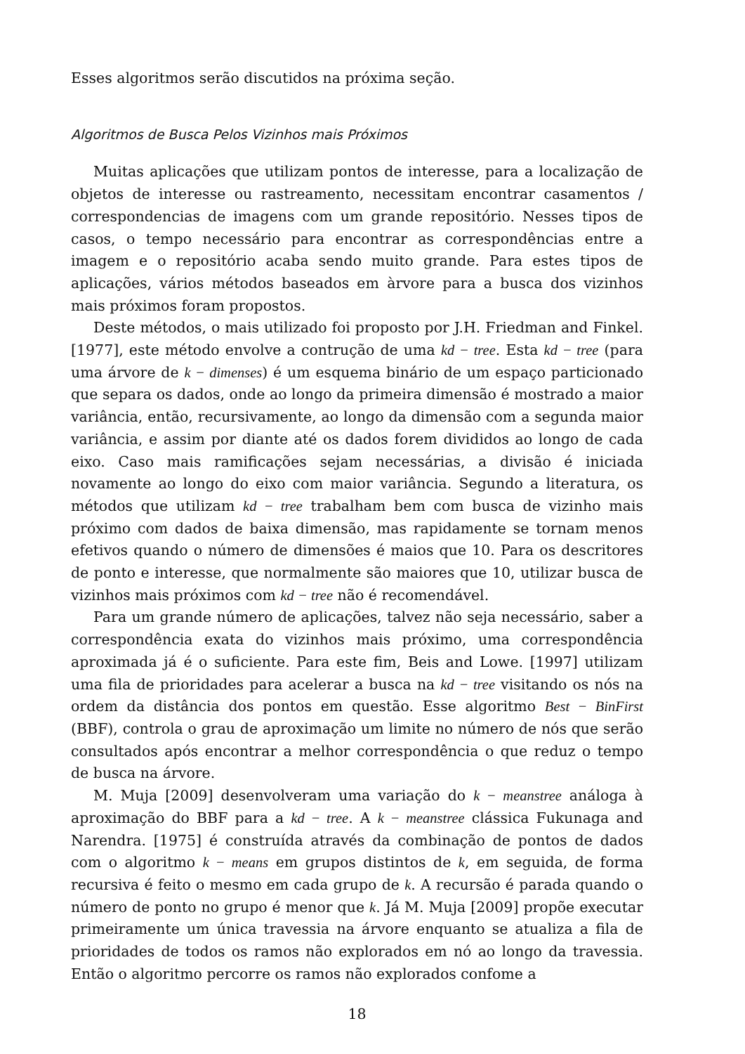Esses algoritmos serão discutidos na próxima seção.
Algoritmos de Busca Pelos Vizinhos mais Próximos
Muitas aplicações que utilizam pontos de interesse, para a localização de objetos de interesse ou rastreamento, necessitam encontrar casamentos / correspondencias de imagens com um grande repositório. Nesses tipos de casos, o tempo necessário para encontrar as correspondências entre a imagem e o repositório acaba sendo muito grande. Para estes tipos de aplicações, vários métodos baseados em àrvore para a busca dos vizinhos mais próximos foram propostos.
Deste métodos, o mais utilizado foi proposto por J.H. Friedman and Finkel. [1977], este método envolve a contrução de uma kd − tree. Esta kd − tree (para uma árvore de k − dimenses) é um esquema binário de um espaço particionado que separa os dados, onde ao longo da primeira dimensão é mostrado a maior variância, então, recursivamente, ao longo da dimensão com a segunda maior variância, e assim por diante até os dados forem divididos ao longo de cada eixo. Caso mais ramificações sejam necessárias, a divisão é iniciada novamente ao longo do eixo com maior variância. Segundo a literatura, os métodos que utilizam kd − tree trabalham bem com busca de vizinho mais próximo com dados de baixa dimensão, mas rapidamente se tornam menos efetivos quando o número de dimensões é maios que 10. Para os descritores de ponto e interesse, que normalmente são maiores que 10, utilizar busca de vizinhos mais próximos com kd − tree não é recomendável.
Para um grande número de aplicações, talvez não seja necessário, saber a correspondência exata do vizinhos mais próximo, uma correspondência aproximada já é o suficiente. Para este fim, Beis and Lowe. [1997] utilizam uma fila de prioridades para acelerar a busca na kd − tree visitando os nós na ordem da distância dos pontos em questão. Esse algoritmo Best − BinFirst (BBF), controla o grau de aproximação um limite no número de nós que serão consultados após encontrar a melhor correspondência o que reduz o tempo de busca na árvore.
M. Muja [2009] desenvolveram uma variação do k − meanstree análoga à aproximação do BBF para a kd − tree. A k − meanstree clássica Fukunaga and Narendra. [1975] é construída através da combinação de pontos de dados com o algoritmo k − means em grupos distintos de k, em seguida, de forma recursiva é feito o mesmo em cada grupo de k. A recursão é parada quando o número de ponto no grupo é menor que k. Já M. Muja [2009] propõe executar primeiramente um única travessia na árvore enquanto se atualiza a fila de prioridades de todos os ramos não explorados em nó ao longo da travessia. Então o algoritmo percorre os ramos não explorados confome a
18